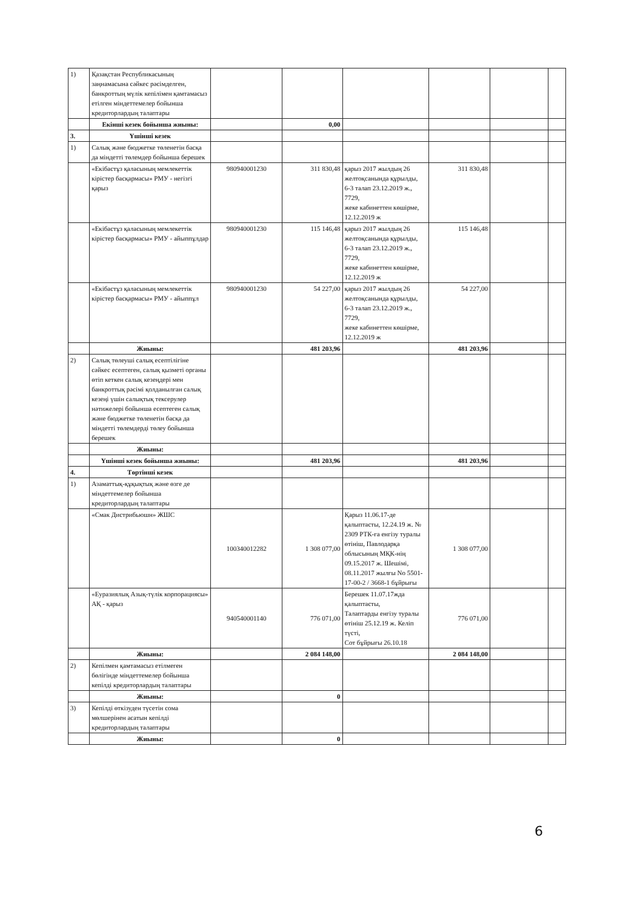| 1) | Қазақстан Республикасының заңнамасына сәйкес рәсімделген, банкроттың мүлік кепілімен қамтамасыз етілген міндеттемелер бойынша кредиторлардың талаптары | | | | | | |
| | Екінші кезек бойынша жиыны: | | 0,00 | | | | |
| 3. | Үшінші кезек | | | | | | |
| 1) | Салық және бюджетке төленетін басқа да міндетті төлемдер бойынша берешек | | | | | | |
| | «Екібастұз қаласының мемлекеттік кірістер басқармасы» РМУ - негізгі қарыз | 980940001230 | 311 830,48 | қарыз 2017 жылдың 26 желтоқсанында құрылды, 6-3 талап 23.12.2019 ж., 7729, жеке кабинеттен көшірме, 12.12.2019 ж | 311 830,48 | | |
| | «Екібастұз қаласының мемлекеттік кірістер басқармасы» РМУ - айыппұлдар | 980940001230 | 115 146,48 | қарыз 2017 жылдың 26 желтоқсанында құрылды, 6-3 талап 23.12.2019 ж., 7729, жеке кабинеттен көшірме, 12.12.2019 ж | 115 146,48 | | |
| | «Екібастұз қаласының мемлекеттік кірістер басқармасы» РМУ - айыппұл | 980940001230 | 54 227,00 | қарыз 2017 жылдың 26 желтоқсанында құрылды, 6-3 талап 23.12.2019 ж., 7729, жеке кабинеттен көшірме, 12.12.2019 ж | 54 227,00 | | |
| | Жиыны: | | 481 203,96 | | 481 203,96 | | |
| 2) | Салық төлеуші салық есептілігіне сәйкес есептеген, салық қызметі органы өтіп кеткен салық кезеңдері мен банкроттық рәсімі қолданылған салық кезеңі үшін салықтық тексерулер нәтижелері бойынша есептеген салық және бюджетке төленетін басқа да міндетті төлемдерді төлеу бойынша берешек | | | | | | |
| | Жиыны: | | | | | | |
| | Үшінші кезек бойынша жиыны: | | 481 203,96 | | 481 203,96 | | |
| 4. | Төртінші кезек | | | | | | |
| 1) | Азаматтық-құқықтық және өзге де міндеттемелер бойынша кредиторлардың талаптары | | | | | | |
| | «Смак Дистрибьюшн» ЖШС | 100340012282 | 1 308 077,00 | Қарыз 11.06.17-де қалыптасты, 12.24.19 ж. № 2309 РТК-ға енгізу туралы өтініш, Павлодарқа облысының МҚК-нің 09.15.2017 ж. Шешімі, 08.11.2017 жылғы No 5501-17-00-2 / 3668-1 бұйрығы | 1 308 077,00 | | |
| | «Еуразиялық Азық-түлік корпорациясы» АҚ - қарыз | 940540001140 | 776 071,00 | Берешек 11.07.17жда қалыптасты, Талаптарды енгізу туралы өтініш 25.12.19 ж. Келіп түсті, Сот бұйрығы 26.10.18 | 776 071,00 | | |
| | Жиыны: | | 2 084 148,00 | | 2 084 148,00 | | |
| 2) | Кепілмен қамтамасыз етілмеген бөлігінде міндеттемелер бойынша кепілді кредиторлардың талаптары | | | | | | |
| | Жиыны: | | 0 | | | | |
| 3) | Кепілді өткізуден түсетін сома мөлшерінен асатын кепілді кредиторлардың талаптары | | | | | | |
| | Жиыны: | | 0 | | | | |
6